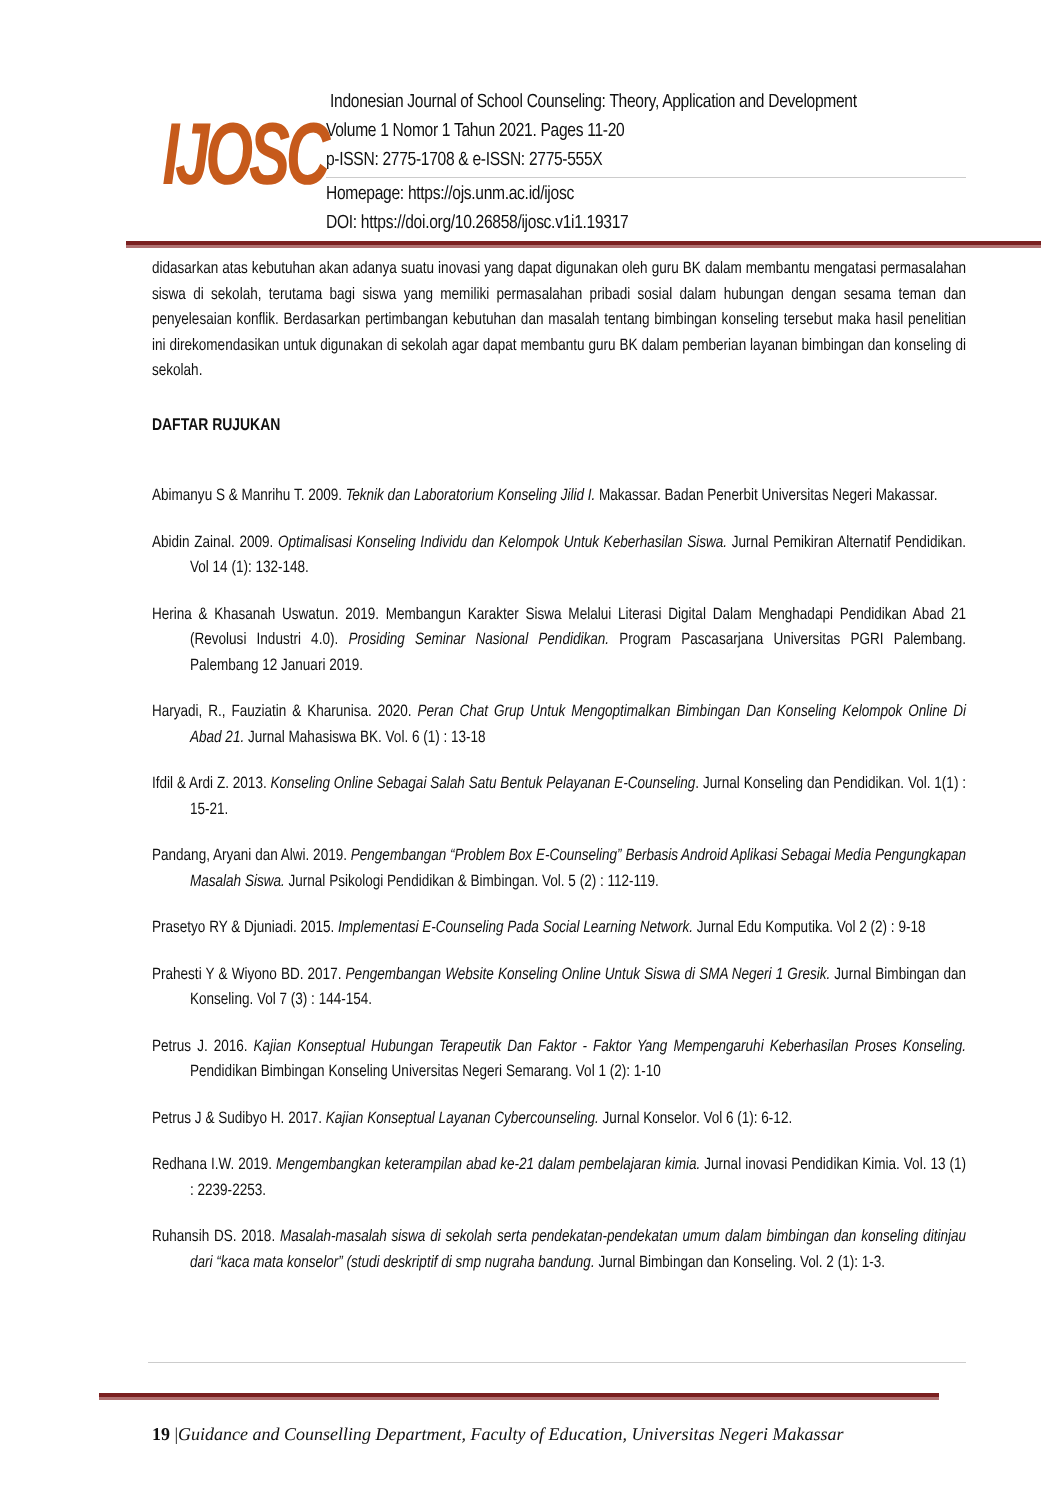IJOSC
Indonesian Journal of School Counseling: Theory, Application and Development
Volume 1 Nomor 1 Tahun 2021. Pages 11-20
p-ISSN: 2775-1708 & e-ISSN: 2775-555X
Homepage: https://ojs.unm.ac.id/ijosc
DOI: https://doi.org/10.26858/ijosc.v1i1.19317
didasarkan atas kebutuhan akan adanya suatu inovasi yang dapat digunakan oleh guru BK dalam membantu mengatasi permasalahan siswa di sekolah, terutama bagi siswa yang memiliki permasalahan pribadi sosial dalam hubungan dengan sesama teman dan penyelesaian konflik. Berdasarkan pertimbangan kebutuhan dan masalah tentang bimbingan konseling tersebut maka hasil penelitian ini direkomendasikan untuk digunakan di sekolah agar dapat membantu guru BK dalam pemberian layanan bimbingan dan konseling di sekolah.
DAFTAR RUJUKAN
Abimanyu S & Manrihu T. 2009. Teknik dan Laboratorium Konseling Jilid I. Makassar. Badan Penerbit Universitas Negeri Makassar.
Abidin Zainal. 2009. Optimalisasi Konseling Individu dan Kelompok Untuk Keberhasilan Siswa. Jurnal Pemikiran Alternatif Pendidikan. Vol 14 (1): 132-148.
Herina & Khasanah Uswatun. 2019. Membangun Karakter Siswa Melalui Literasi Digital Dalam Menghadapi Pendidikan Abad 21 (Revolusi Industri 4.0). Prosiding Seminar Nasional Pendidikan. Program Pascasarjana Universitas PGRI Palembang. Palembang 12 Januari 2019.
Haryadi, R., Fauziatin & Kharunisa. 2020. Peran Chat Grup Untuk Mengoptimalkan Bimbingan Dan Konseling Kelompok Online Di Abad 21. Jurnal Mahasiswa BK. Vol. 6 (1) : 13-18
Ifdil & Ardi Z. 2013. Konseling Online Sebagai Salah Satu Bentuk Pelayanan E-Counseling. Jurnal Konseling dan Pendidikan. Vol. 1(1) : 15-21.
Pandang, Aryani dan Alwi. 2019. Pengembangan “Problem Box E-Counseling” Berbasis Android Aplikasi Sebagai Media Pengungkapan Masalah Siswa. Jurnal Psikologi Pendidikan & Bimbingan. Vol. 5 (2) : 112-119.
Prasetyo RY & Djuniadi. 2015. Implementasi E-Counseling Pada Social Learning Network. Jurnal Edu Komputika. Vol 2 (2) : 9-18
Prahesti Y & Wiyono BD. 2017. Pengembangan Website Konseling Online Untuk Siswa di SMA Negeri 1 Gresik. Jurnal Bimbingan dan Konseling. Vol 7 (3) : 144-154.
Petrus J. 2016. Kajian Konseptual Hubungan Terapeutik Dan Faktor - Faktor Yang Mempengaruhi Keberhasilan Proses Konseling. Pendidikan Bimbingan Konseling Universitas Negeri Semarang. Vol 1 (2): 1-10
Petrus J & Sudibyo H. 2017. Kajian Konseptual Layanan Cybercounseling. Jurnal Konselor. Vol 6 (1): 6-12.
Redhana I.W. 2019. Mengembangkan keterampilan abad ke-21 dalam pembelajaran kimia. Jurnal inovasi Pendidikan Kimia. Vol. 13 (1) : 2239-2253.
Ruhansih DS. 2018. Masalah-masalah siswa di sekolah serta pendekatan-pendekatan umum dalam bimbingan dan konseling ditinjau dari “kaca mata konselor” (studi deskriptif di smp nugraha bandung. Jurnal Bimbingan dan Konseling. Vol. 2 (1): 1-3.
19 |Guidance and Counselling Department, Faculty of Education, Universitas Negeri Makassar